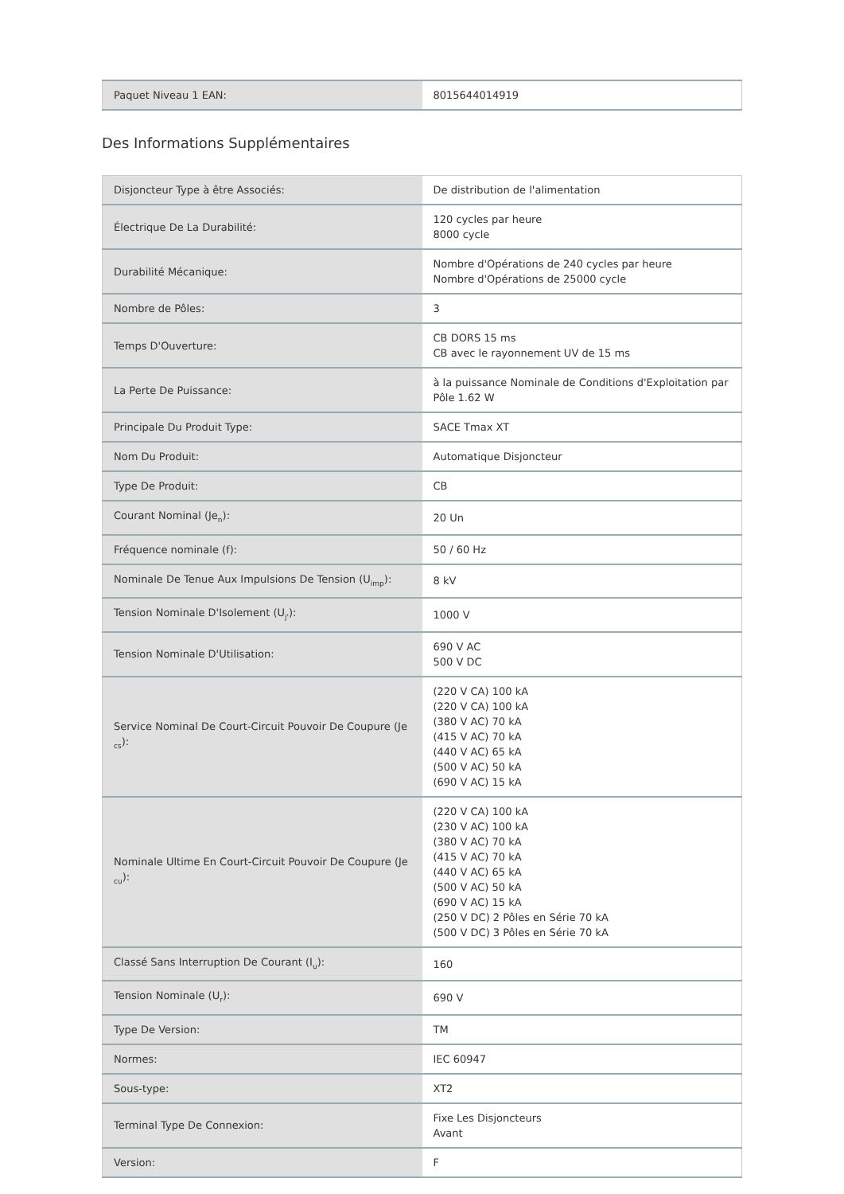| Paquet Niveau 1 EAN: | 8015644014919 |
Des Informations Supplémentaires
| Disjoncteur Type à être Associés: | De distribution de l'alimentation |
| Électrique De La Durabilité: | 120 cycles par heure 8000 cycle |
| Durabilité Mécanique: | Nombre d'Opérations de 240 cycles par heure Nombre d'Opérations de 25000 cycle |
| Nombre de Pôles: | 3 |
| Temps D'Ouverture: | CB DORS 15 ms CB avec le rayonnement UV de 15 ms |
| La Perte De Puissance: | à la puissance Nominale de Conditions d'Exploitation par Pôle 1.62 W |
| Principale Du Produit Type: | SACE Tmax XT |
| Nom Du Produit: | Automatique Disjoncteur |
| Type De Produit: | CB |
| Courant Nominal (Je<sub>n</sub>): | 20 Un |
| Fréquence nominale (f): | 50 / 60 Hz |
| Nominale De Tenue Aux Impulsions De Tension (U<sub>imp</sub>): | 8 kV |
| Tension Nominale D'Isolement (U<sub>j'</sub>): | 1000 V |
| Tension Nominale D'Utilisation: | 690 V AC 500 V DC |
| Service Nominal De Court-Circuit Pouvoir De Coupure (Je <sub>cs</sub>): | (220 V CA) 100 kA (220 V CA) 100 kA (380 V AC) 70 kA (415 V AC) 70 kA (440 V AC) 65 kA (500 V AC) 50 kA (690 V AC) 15 kA |
| Nominale Ultime En Court-Circuit Pouvoir De Coupure (Je <sub>cu</sub>): | (220 V CA) 100 kA (230 V AC) 100 kA (380 V AC) 70 kA (415 V AC) 70 kA (440 V AC) 65 kA (500 V AC) 50 kA (690 V AC) 15 kA (250 V DC) 2 Pôles en Série 70 kA (500 V DC) 3 Pôles en Série 70 kA |
| Classé Sans Interruption De Courant (I<sub>u</sub>): | 160 |
| Tension Nominale (U<sub>r</sub>): | 690 V |
| Type De Version: | TM |
| Normes: | IEC 60947 |
| Sous-type: | XT2 |
| Terminal Type De Connexion: | Fixe Les Disjoncteurs Avant |
| Version: | F |